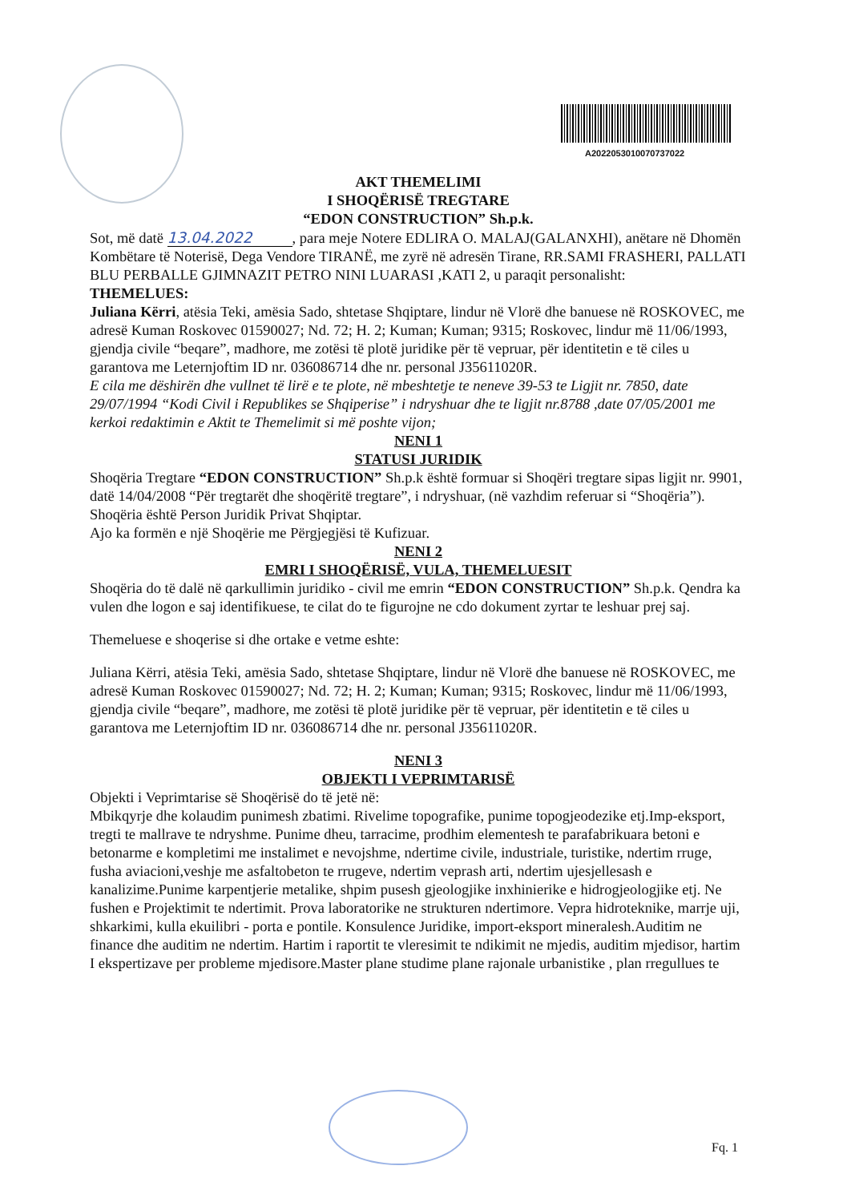A2022053010070737022
AKT THEMELIMI
I SHOQËRISË TREGTARE
“EDON CONSTRUCTION” Sh.p.k.
Sot, më datë 13.04.2022, para meje Notere EDLIRA O. MALAJ(GALANXHI), anëtare në Dhomën Kombëtare të Noterisë, Dega Vendore TIRANË, me zyrë në adresën Tirane, RR.SAMI FRASHERI, PALLATI BLU PERBALLE GJIMNAZIT PETRO NINI LUARASI ,KATI 2, u paraqit personalisht:
THEMELUES:
Juliana Kërri, atësia Teki, amësia Sado, shtetase Shqiptare, lindur në Vlorë dhe banuese në ROSKOVEC, me adresë Kuman Roskovec 01590027; Nd. 72; H. 2; Kuman; Kuman; 9315; Roskovec, lindur më 11/06/1993, gjendja civile “beqare”, madhore, me zotësi të plotë juridike për të vepruar, për identitetin e të ciles u garantova me Leternjoftim ID nr. 036086714 dhe nr. personal J35611020R.
E cila me dëshirën dhe vullnet të lirë e te plote, në mbeshtetje te neneve 39-53 te Ligjit nr. 7850, date 29/07/1994 “Kodi Civil i Republikes se Shqiperise” i ndryshuar dhe te ligjit nr.8788 ,date 07/05/2001 me kerkoi redaktimin e Aktit te Themelimit si më poshte vijon;
NENI 1
STATUSI JURIDIK
Shoqëria Tregtare “EDON CONSTRUCTION” Sh.p.k është formuar si Shoqëri tregtare sipas ligjit nr. 9901, datë 14/04/2008 “Për tregtarët dhe shoqëritë tregtare”, i ndryshuar, (në vazhdim referuar si “Shoqëria”).
Shoqëria është Person Juridik Privat Shqiptar.
Ajo ka formën e një Shoqërie me Përgjegjësi të Kufizuar.
NENI 2
EMRI I SHOQËRISË, VULA, THEMELUESIT
Shoqëria do të dalë në qarkullimin juridiko - civil me emrin “EDON CONSTRUCTION” Sh.p.k. Qendra ka vulen dhe logon e saj identifikuese, te cilat do te figurojne ne cdo dokument zyrtar te leshuar prej saj.
Themeluese e shoqerise si dhe ortake e vetme eshte:
Juliana Kërri, atësia Teki, amësia Sado, shtetase Shqiptare, lindur në Vlorë dhe banuese në ROSKOVEC, me adresë Kuman Roskovec 01590027; Nd. 72; H. 2; Kuman; Kuman; 9315; Roskovec, lindur më 11/06/1993, gjendja civile “beqare”, madhore, me zotësi të plotë juridike për të vepruar, për identitetin e të ciles u garantova me Leternjoftim ID nr. 036086714 dhe nr. personal J35611020R.
NENI 3
OBJEKTI I VEPRIMTARISË
Objekti i Veprimtarise së Shoqërisë do të jetë në:
Mbikqyrje dhe kolaudim punimesh zbatimi. Rivelime topografike, punime topogjeodezike etj.Imp-eksport, tregti te mallrave te ndryshme. Punime dheu, tarracime, prodhim elementesh te parafabrikuara betoni e betonarme e kompletimi me instalimet e nevojshme, ndertime civile, industriale, turistike, ndertim rruge, fusha aviacioni,veshje me asfaltobeton te rrugeve, ndertim veprash arti, ndertim ujesjellesash e kanalizime.Punime karpentjerie metalike, shpim pusesh gjeologjike inxhinierike e hidrogjeologjike etj. Ne fushen e Projektimit te ndertimit. Prova laboratorike ne strukturen ndertimore. Vepra hidroteknike, marrje uji, shkarkimi, kulla ekuilibri - porta e pontile. Konsulence Juridike, import-eksport mineralesh.Auditim ne finance dhe auditim ne ndertim. Hartim i raportit te vleresimit te ndikimit ne mjedis, auditim mjedisor, hartim I ekspertizave per probleme mjedisore.Master plane studime plane rajonale urbanistike , plan rregullues te
Fq. 1